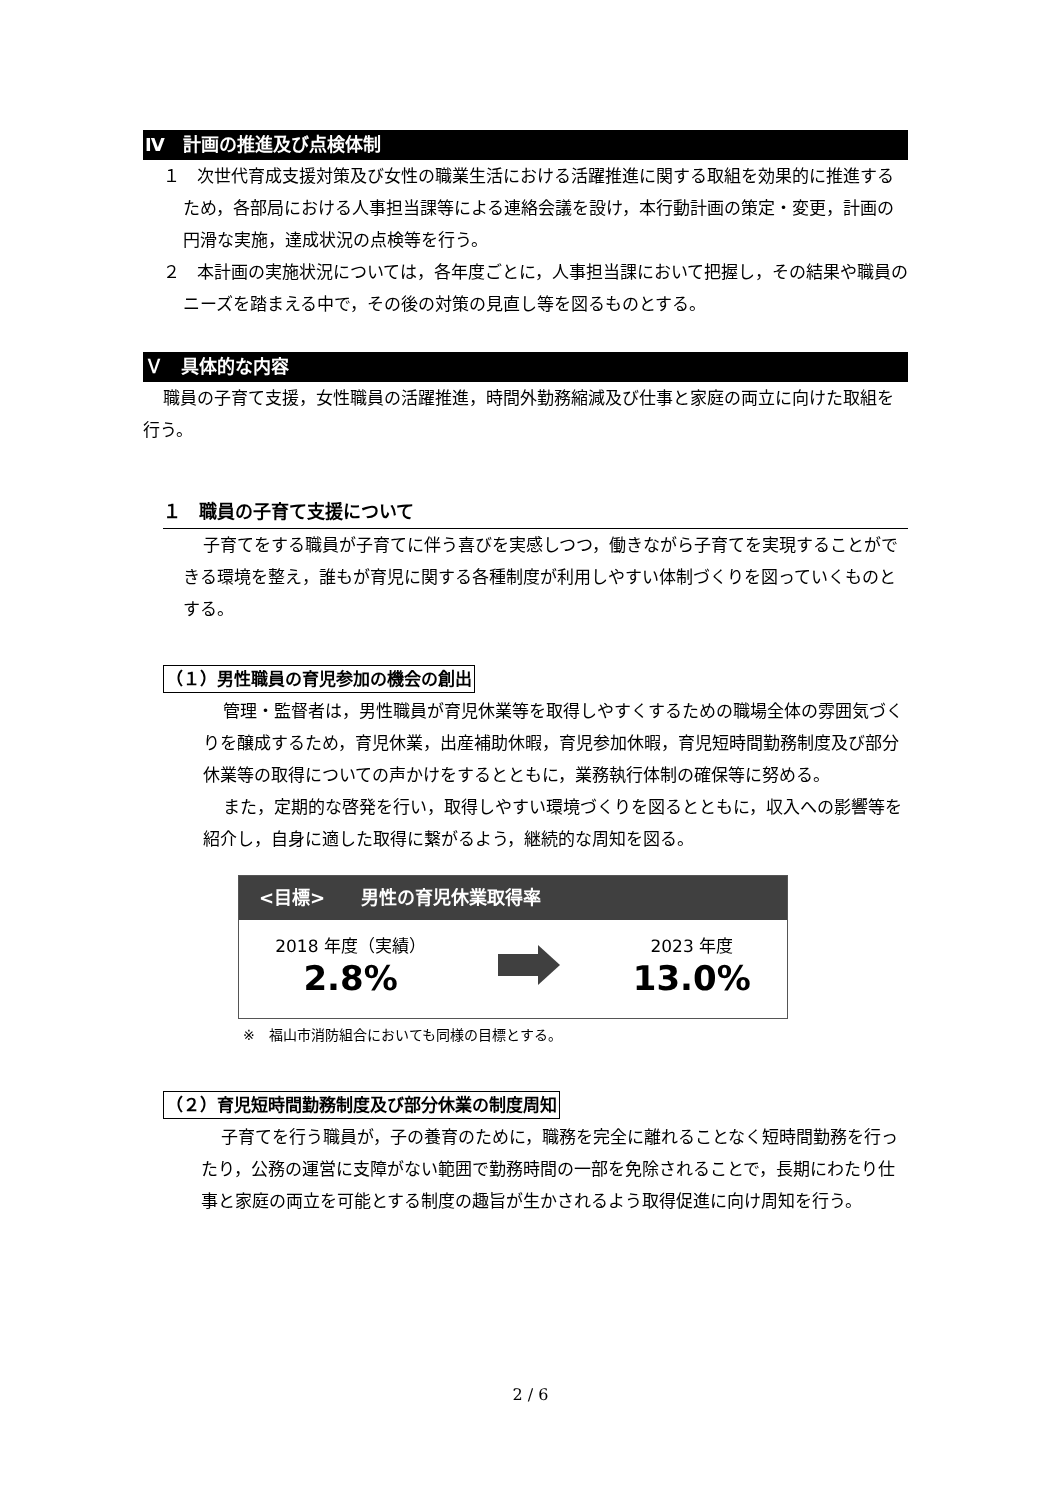Ⅳ　計画の推進及び点検体制
１　次世代育成支援対策及び女性の職業生活における活躍推進に関する取組を効果的に推進するため，各部局における人事担当課等による連絡会議を設け，本行動計画の策定・変更，計画の円滑な実施，達成状況の点検等を行う。
２　本計画の実施状況については，各年度ごとに，人事担当課において把握し，その結果や職員のニーズを踏まえる中で，その後の対策の見直し等を図るものとする。
Ｖ　具体的な内容
職員の子育て支援，女性職員の活躍推進，時間外勤務縮減及び仕事と家庭の両立に向けた取組を行う。
１　職員の子育て支援について
子育てをする職員が子育てに伴う喜びを実感しつつ，働きながら子育てを実現することができる環境を整え，誰もが育児に関する各種制度が利用しやすい体制づくりを図っていくものとする。
（１）男性職員の育児参加の機会の創出
管理・監督者は，男性職員が育児休業等を取得しやすくするための職場全体の雰囲気づくりを醸成するため，育児休業，出産補助休暇，育児参加休暇，育児短時間勤務制度及び部分休業等の取得についての声かけをするとともに，業務執行体制の確保等に努める。
また，定期的な啓発を行い，取得しやすい環境づくりを図るとともに，収入への影響等を紹介し，自身に適した取得に繋がるよう，継続的な周知を図る。
<目標>　　男性の育児休業取得率
2018 年度（実績）
2.8%
2023 年度
13.0%
※　福山市消防組合においても同様の目標とする。
（２）育児短時間勤務制度及び部分休業の制度周知
子育てを行う職員が，子の養育のために，職務を完全に離れることなく短時間勤務を行ったり，公務の運営に支障がない範囲で勤務時間の一部を免除されることで，長期にわたり仕事と家庭の両立を可能とする制度の趣旨が生かされるよう取得促進に向け周知を行う。
2 / 6